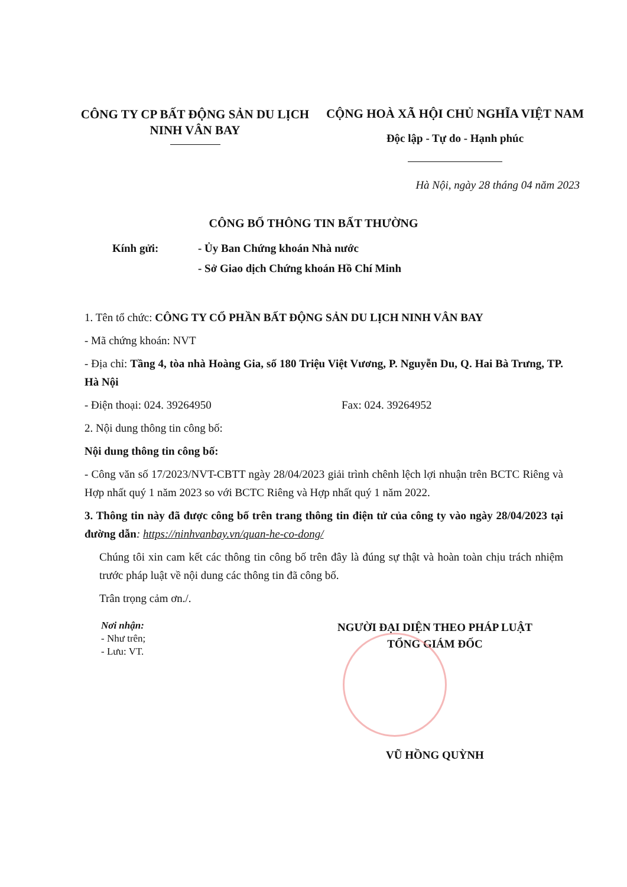CÔNG TY CP BẤT ĐỘNG SẢN DU LỊCH NINH VÂN BAY
CỘNG HOÀ XÃ HỘI CHỦ NGHĨA VIỆT NAM
Độc lập - Tự do - Hạnh phúc
Hà Nội, ngày 28 tháng 04 năm 2023
CÔNG BỐ THÔNG TIN BẤT THƯỜNG
Kính gửi: - Ủy Ban Chứng khoán Nhà nước
- Sở Giao dịch Chứng khoán Hồ Chí Minh
1. Tên tổ chức: CÔNG TY CỔ PHẦN BẤT ĐỘNG SẢN DU LỊCH NINH VÂN BAY
- Mã chứng khoán: NVT
- Địa chỉ: Tầng 4, tòa nhà Hoàng Gia, số 180 Triệu Việt Vương, P. Nguyễn Du, Q. Hai Bà Trưng, TP. Hà Nội
- Điện thoại: 024. 39264950 Fax: 024. 39264952
2. Nội dung thông tin công bố:
Nội dung thông tin công bố:
- Công văn số 17/2023/NVT-CBTT ngày 28/04/2023 giải trình chênh lệch lợi nhuận trên BCTC Riêng và Hợp nhất quý 1 năm 2023 so với BCTC Riêng và Hợp nhất quý 1 năm 2022.
3. Thông tin này đã được công bố trên trang thông tin điện tử của công ty vào ngày 28/04/2023 tại đường dẫn: https://ninhvanbay.vn/quan-he-co-dong/
Chúng tôi xin cam kết các thông tin công bố trên đây là đúng sự thật và hoàn toàn chịu trách nhiệm trước pháp luật về nội dung các thông tin đã công bố.
Trân trọng cảm ơn./.
Nơi nhận:
- Như trên;
- Lưu: VT.
NGƯỜI ĐẠI DIỆN THEO PHÁP LUẬT
TỔNG GIÁM ĐỐC
VŨ HỒNG QUỲNH